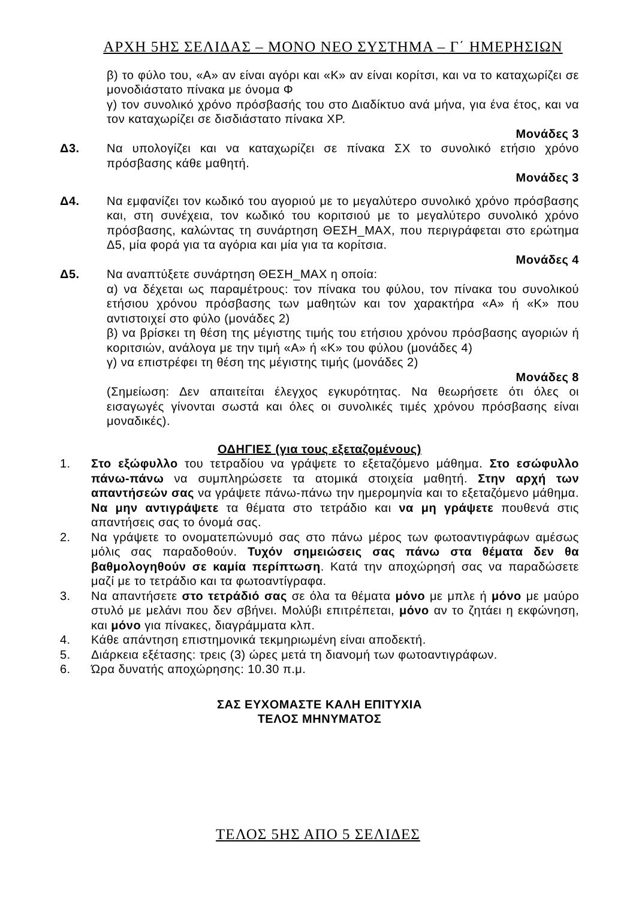ΑΡΧΗ 5ΗΣ ΣΕΛΙΔΑΣ – ΜΟΝΟ ΝΕΟ ΣΥΣΤΗΜΑ – Γ΄ ΗΜΕΡΗΣΙΩΝ
β) το φύλο του, «Α» αν είναι αγόρι και «Κ» αν είναι κορίτσι, και να το καταχωρίζει σε μονοδιάστατο πίνακα με όνομα Φ
γ) τον συνολικό χρόνο πρόσβασής του στο Διαδίκτυο ανά μήνα, για ένα έτος, και να τον καταχωρίζει σε δισδιάστατο πίνακα ΧΡ.
Μονάδες 3
Δ3. Να υπολογίζει και να καταχωρίζει σε πίνακα ΣΧ το συνολικό ετήσιο χρόνο πρόσβασης κάθε μαθητή.
Μονάδες 3
Δ4. Να εμφανίζει τον κωδικό του αγοριού με το μεγαλύτερο συνολικό χρόνο πρόσβασης και, στη συνέχεια, τον κωδικό του κοριτσιού με το μεγαλύτερο συνολικό χρόνο πρόσβασης, καλώντας τη συνάρτηση ΘΕΣΗ_ΜΑΧ, που περιγράφεται στο ερώτημα Δ5, μία φορά για τα αγόρια και μία για τα κορίτσια.
Μονάδες 4
Δ5. Να αναπτύξετε συνάρτηση ΘΕΣΗ_ΜΑΧ η οποία:
α) να δέχεται ως παραμέτρους: τον πίνακα του φύλου, τον πίνακα του συνολικού ετήσιου χρόνου πρόσβασης των μαθητών και τον χαρακτήρα «Α» ή «Κ» που αντιστοιχεί στο φύλο (μονάδες 2)
β) να βρίσκει τη θέση της μέγιστης τιμής του ετήσιου χρόνου πρόσβασης αγοριών ή κοριτσιών, ανάλογα με την τιμή «Α» ή «Κ» του φύλου (μονάδες 4)
γ) να επιστρέφει τη θέση της μέγιστης τιμής (μονάδες 2)
Μονάδες 8
(Σημείωση: Δεν απαιτείται έλεγχος εγκυρότητας. Να θεωρήσετε ότι όλες οι εισαγωγές γίνονται σωστά και όλες οι συνολικές τιμές χρόνου πρόσβασης είναι μοναδικές).
ΟΔΗΓΙΕΣ (για τους εξεταζομένους)
1. Στο εξώφυλλο του τετραδίου να γράψετε το εξεταζόμενο μάθημα. Στο εσώφυλλο πάνω-πάνω να συμπληρώσετε τα ατομικά στοιχεία μαθητή. Στην αρχή των απαντήσεών σας να γράψετε πάνω-πάνω την ημερομηνία και το εξεταζόμενο μάθημα. Να μην αντιγράψετε τα θέματα στο τετράδιο και να μη γράψετε πουθενά στις απαντήσεις σας το όνομά σας.
2. Να γράψετε το ονοματεπώνυμό σας στο πάνω μέρος των φωτοαντιγράφων αμέσως μόλις σας παραδοθούν. Τυχόν σημειώσεις σας πάνω στα θέματα δεν θα βαθμολογηθούν σε καμία περίπτωση. Κατά την αποχώρησή σας να παραδώσετε μαζί με το τετράδιο και τα φωτοαντίγραφα.
3. Να απαντήσετε στο τετράδιό σας σε όλα τα θέματα μόνο με μπλε ή μόνο με μαύρο στυλό με μελάνι που δεν σβήνει. Μολύβι επιτρέπεται, μόνο αν το ζητάει η εκφώνηση, και μόνο για πίνακες, διαγράμματα κλπ.
4. Κάθε απάντηση επιστημονικά τεκμηριωμένη είναι αποδεκτή.
5. Διάρκεια εξέτασης: τρεις (3) ώρες μετά τη διανομή των φωτοαντιγράφων.
6. Ώρα δυνατής αποχώρησης: 10.30 π.μ.
ΣΑΣ ΕΥΧΟΜΑΣΤΕ ΚΑΛΗ ΕΠΙΤΥΧΙΑ
ΤΕΛΟΣ ΜΗΝΥΜΑΤΟΣ
ΤΕΛΟΣ 5ΗΣ ΑΠΟ 5 ΣΕΛΙΔΕΣ